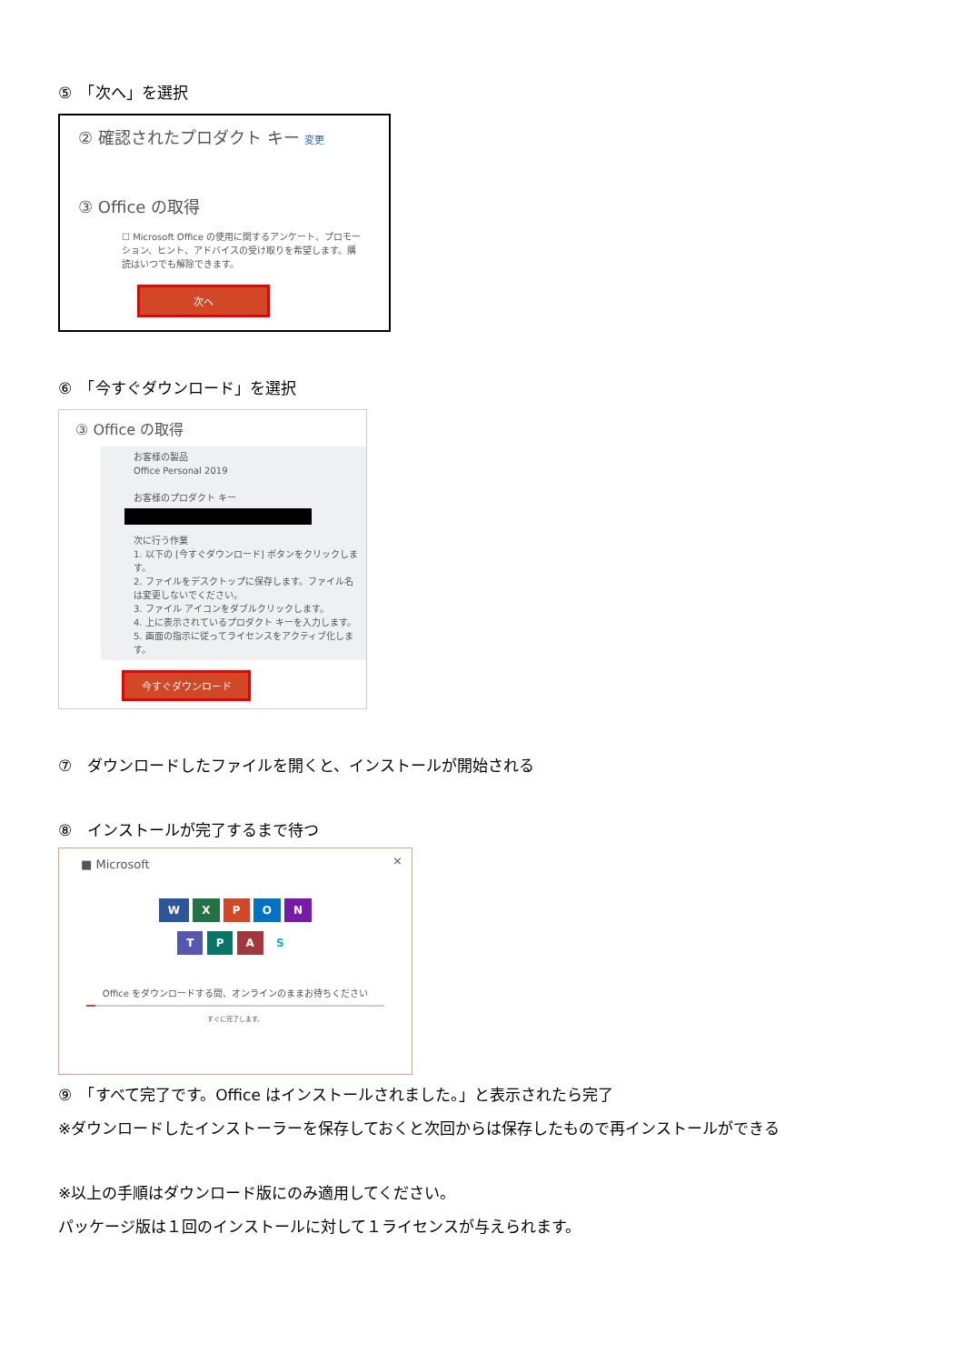⑤　「次へ」を選択
② 確認されたプロダクト キー 変更
③ Office の取得
☐ Microsoft Office の使用に関するアンケート、プロモーション、ヒント、アドバイスの受け取りを希望します。購読はいつでも解除できます。
次へ
⑥　「今すぐダウンロード」を選択
③ Office の取得
お客様の製品
Office Personal 2019
お客様のプロダクト キー
次に行う作業
1. 以下の [今すぐダウンロード] ボタンをクリックします。
2. ファイルをデスクトップに保存します。ファイル名は変更しないでください。
3. ファイル アイコンをダブルクリックします。
4. 上に表示されているプロダクト キーを入力します。
5. 画面の指示に従ってライセンスをアクティブ化します。
今すぐダウンロード
⑦　ダウンロードしたファイルを開くと、インストールが開始される
⑧　インストールが完了するまで待つ
■ Microsoft ×
W X P O N
T P A S
Office をダウンロードする間、オンラインのままお待ちください
すぐに完了します。
⑨　「すべて完了です。Office はインストールされました。」と表示されたら完了
※ダウンロードしたインストーラーを保存しておくと次回からは保存したもので再インストールができる
※以上の手順はダウンロード版にのみ適用してください。
パッケージ版は１回のインストールに対して１ライセンスが与えられます。